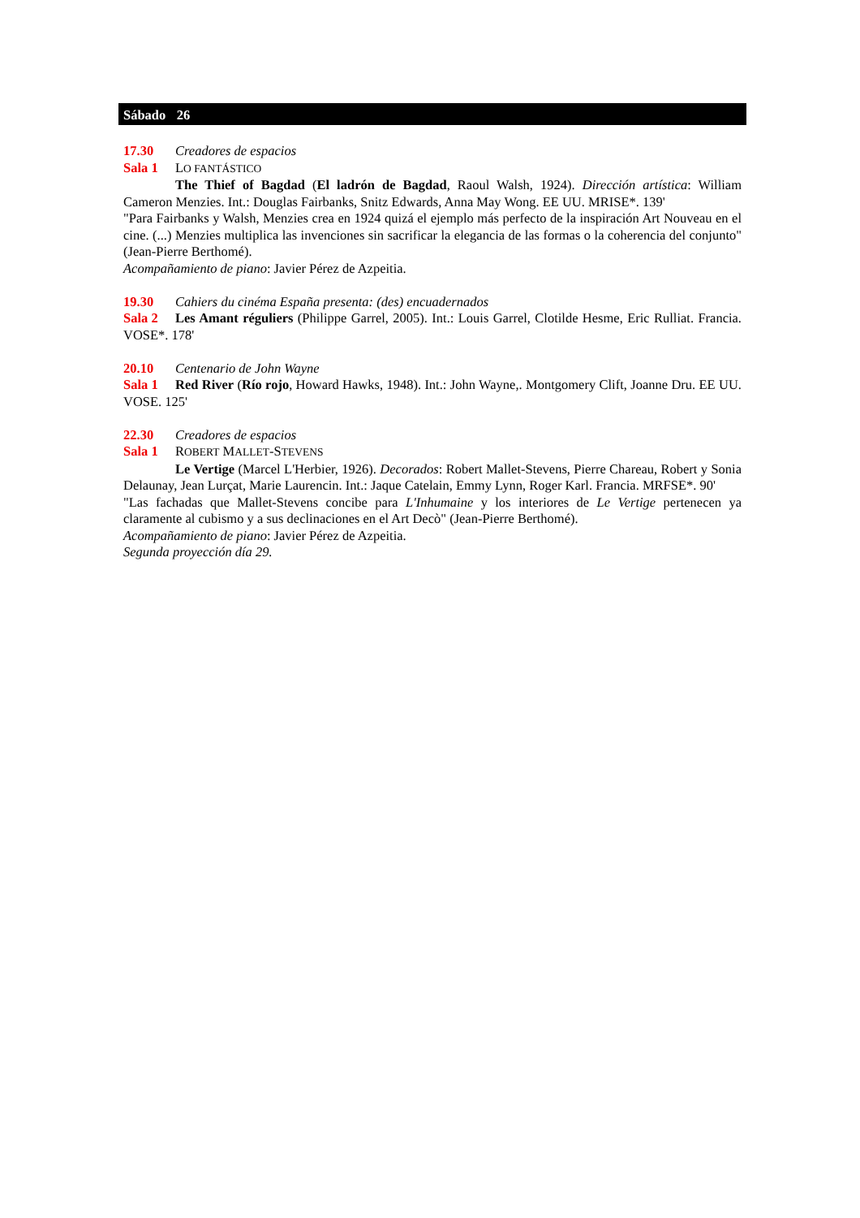Sábado 26
17.30 Creadores de espacios
Sala 1 LO FANTÁSTICO
The Thief of Bagdad (El ladrón de Bagdad, Raoul Walsh, 1924). Dirección artística: William Cameron Menzies. Int.: Douglas Fairbanks, Snitz Edwards, Anna May Wong. EE UU. MRISE*. 139'
"Para Fairbanks y Walsh, Menzies crea en 1924 quizá el ejemplo más perfecto de la inspiración Art Nouveau en el cine. (...) Menzies multiplica las invenciones sin sacrificar la elegancia de las formas o la coherencia del conjunto" (Jean-Pierre Berthomé).
Acompañamiento de piano: Javier Pérez de Azpeitia.
19.30 Cahiers du cinéma España presenta: (des) encuadernados
Sala 2 Les Amant réguliers (Philippe Garrel, 2005). Int.: Louis Garrel, Clotilde Hesme, Eric Rulliat. Francia. VOSE*. 178'
20.10 Centenario de John Wayne
Sala 1 Red River (Río rojo, Howard Hawks, 1948). Int.: John Wayne,. Montgomery Clift, Joanne Dru. EE UU. VOSE. 125'
22.30 Creadores de espacios
Sala 1 ROBERT MALLET-STEVENS
Le Vertige (Marcel L'Herbier, 1926). Decorados: Robert Mallet-Stevens, Pierre Chareau, Robert y Sonia Delaunay, Jean Lurçat, Marie Laurencin. Int.: Jaque Catelain, Emmy Lynn, Roger Karl. Francia. MRFSE*. 90'
"Las fachadas que Mallet-Stevens concibe para L'Inhumaine y los interiores de Le Vertige pertenecen ya claramente al cubismo y a sus declinaciones en el Art Decò" (Jean-Pierre Berthomé).
Acompañamiento de piano: Javier Pérez de Azpeitia.
Segunda proyección día 29.